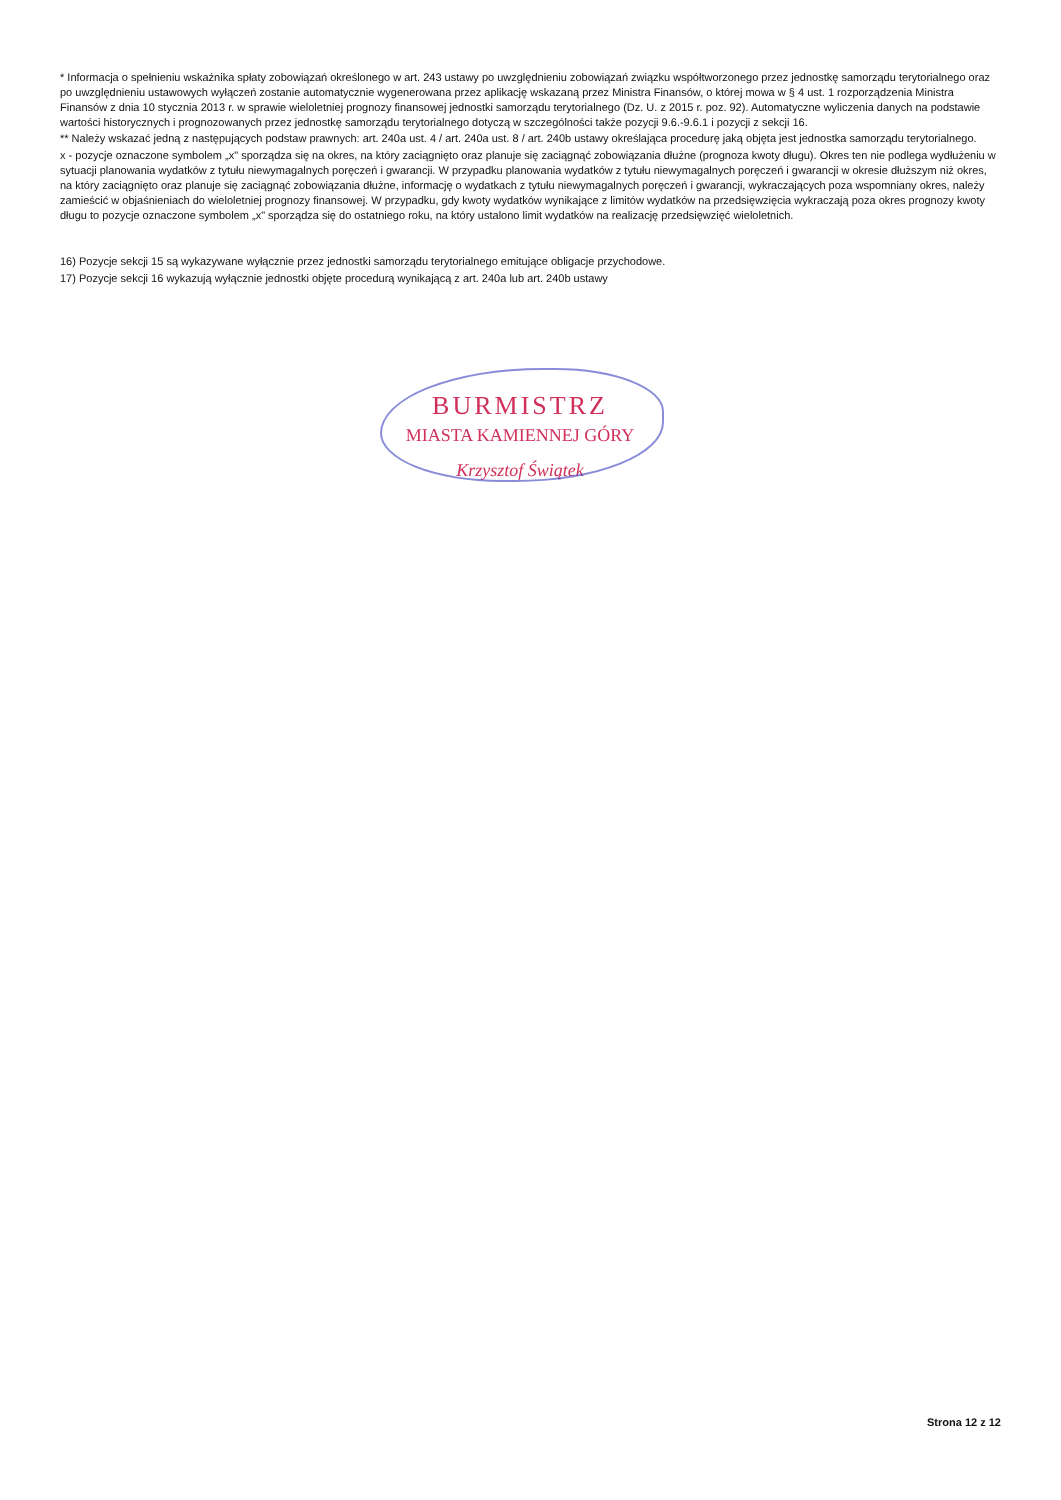* Informacja o spełnieniu wskaźnika spłaty zobowiązań określonego w art. 243 ustawy po uwzględnieniu zobowiązań związku współtworzonego przez jednostkę samorządu terytorialnego oraz po uwzględnieniu ustawowych wyłączeń zostanie automatycznie wygenerowana przez aplikację wskazaną przez Ministra Finansów, o której mowa w § 4 ust. 1 rozporządzenia Ministra Finansów z dnia 10 stycznia 2013 r. w sprawie wieloletniej prognozy finansowej jednostki samorządu terytorialnego (Dz. U. z 2015 r. poz. 92). Automatyczne wyliczenia danych na podstawie wartości historycznych i prognozowanych przez jednostkę samorządu terytorialnego dotyczą w szczególności także pozycji 9.6.-9.6.1 i pozycji z sekcji 16.
** Należy wskazać jedną z następujących podstaw prawnych: art. 240a ust. 4 / art. 240a ust. 8 / art. 240b ustawy określająca procedurę jaką objęta jest jednostka samorządu terytorialnego.
x - pozycje oznaczone symbolem „x" sporządza się na okres, na który zaciągnięto oraz planuje się zaciągnąć zobowiązania dłużne (prognoza kwoty długu). Okres ten nie podlega wydłużeniu w sytuacji planowania wydatków z tytułu niewymagalnych poręczeń i gwarancji. W przypadku planowania wydatków z tytułu niewymagalnych poręczeń i gwarancji w okresie dłuższym niż okres, na który zaciągnięto oraz planuje się zaciągnąć zobowiązania dłużne, informację o wydatkach z tytułu niewymagalnych poręczeń i gwarancji, wykraczających poza wspomniany okres, należy zamieścić w objaśnieniach do wieloletniej prognozy finansowej. W przypadku, gdy kwoty wydatków wynikające z limitów wydatków na przedsięwzięcia wykraczają poza okres prognozy kwoty długu to pozycje oznaczone symbolem „x" sporządza się do ostatniego roku, na który ustalono limit wydatków na realizację przedsięwzięć wieloletnich.
16) Pozycje sekcji 15 są wykazywane wyłącznie przez jednostki samorządu terytorialnego emitujące obligacje przychodowe.
17) Pozycje sekcji 16 wykazują wyłącznie jednostki objęte procedurą wynikającą z art. 240a lub art. 240b ustawy
BURMISTRZ
MIASTA KAMIENNEJ GÓRY
Krzysztof Świątek
Strona 12 z 12